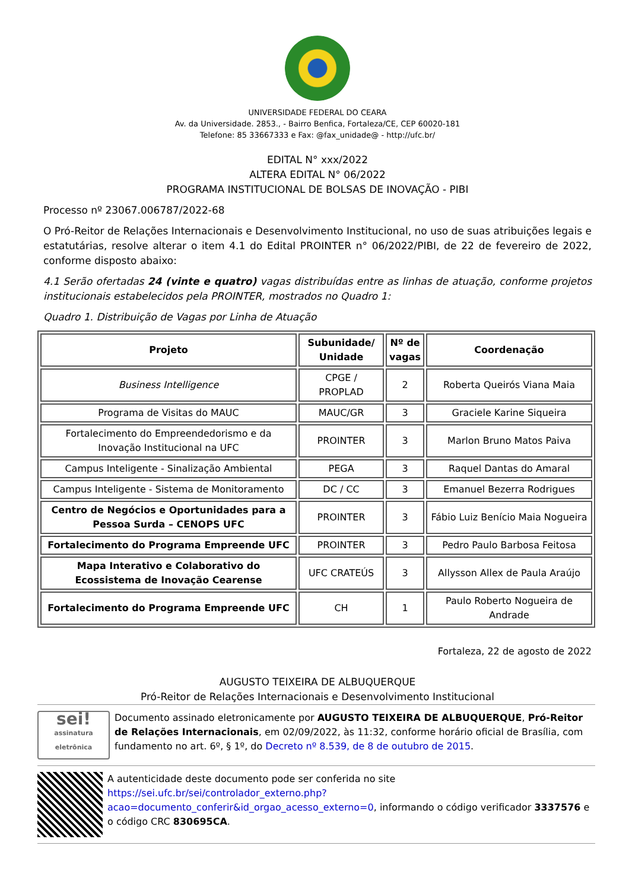UNIVERSIDADE FEDERAL DO CEARA
Av. da Universidade. 2853., - Bairro Benfica, Fortaleza/CE, CEP 60020-181
Telefone: 85 33667333 e Fax: @fax_unidade@ - http://ufc.br/
EDITAL N° xxx/2022
ALTERA EDITAL N° 06/2022
PROGRAMA INSTITUCIONAL DE BOLSAS DE INOVAÇÃO - PIBI
Processo nº 23067.006787/2022-68
O Pró-Reitor de Relações Internacionais e Desenvolvimento Institucional, no uso de suas atribuições legais e estatutárias, resolve alterar o item 4.1 do Edital PROINTER n° 06/2022/PIBI, de 22 de fevereiro de 2022, conforme disposto abaixo:
4.1 Serão ofertadas 24 (vinte e quatro) vagas distribuídas entre as linhas de atuação, conforme projetos institucionais estabelecidos pela PROINTER, mostrados no Quadro 1:
Quadro 1. Distribuição de Vagas por Linha de Atuação
| Projeto | Subunidade/ Unidade | Nº de vagas | Coordenação |
| --- | --- | --- | --- |
| Business Intelligence | CPGE / PROPLAD | 2 | Roberta Queirós Viana Maia |
| Programa de Visitas do MAUC | MAUC/GR | 3 | Graciele Karine Siqueira |
| Fortalecimento do Empreendedorismo e da Inovação Institucional na UFC | PROINTER | 3 | Marlon Bruno Matos Paiva |
| Campus Inteligente - Sinalização Ambiental | PEGA | 3 | Raquel Dantas do Amaral |
| Campus Inteligente - Sistema de Monitoramento | DC / CC | 3 | Emanuel Bezerra Rodrigues |
| Centro de Negócios e Oportunidades para a Pessoa Surda – CENOPS UFC | PROINTER | 3 | Fábio Luiz Benício Maia Nogueira |
| Fortalecimento do Programa Empreende UFC | PROINTER | 3 | Pedro Paulo Barbosa Feitosa |
| Mapa Interativo e Colaborativo do Ecossistema de Inovação Cearense | UFC CRATEÚS | 3 | Allysson Allex de Paula Araújo |
| Fortalecimento do Programa Empreende UFC | CH | 1 | Paulo Roberto Nogueira de Andrade |
Fortaleza, 22 de agosto de 2022
AUGUSTO TEIXEIRA DE ALBUQUERQUE
Pró-Reitor de Relações Internacionais e Desenvolvimento Institucional
sei!
assinatura eletrônica
Documento assinado eletronicamente por AUGUSTO TEIXEIRA DE ALBUQUERQUE, Pró-Reitor de Relações Internacionais, em 02/09/2022, às 11:32, conforme horário oficial de Brasília, com fundamento no art. 6º, § 1º, do Decreto nº 8.539, de 8 de outubro de 2015.
A autenticidade deste documento pode ser conferida no site https://sei.ufc.br/sei/controlador_externo.php?acao=documento_conferir&id_orgao_acesso_externo=0, informando o código verificador 3337576 e o código CRC 830695CA.